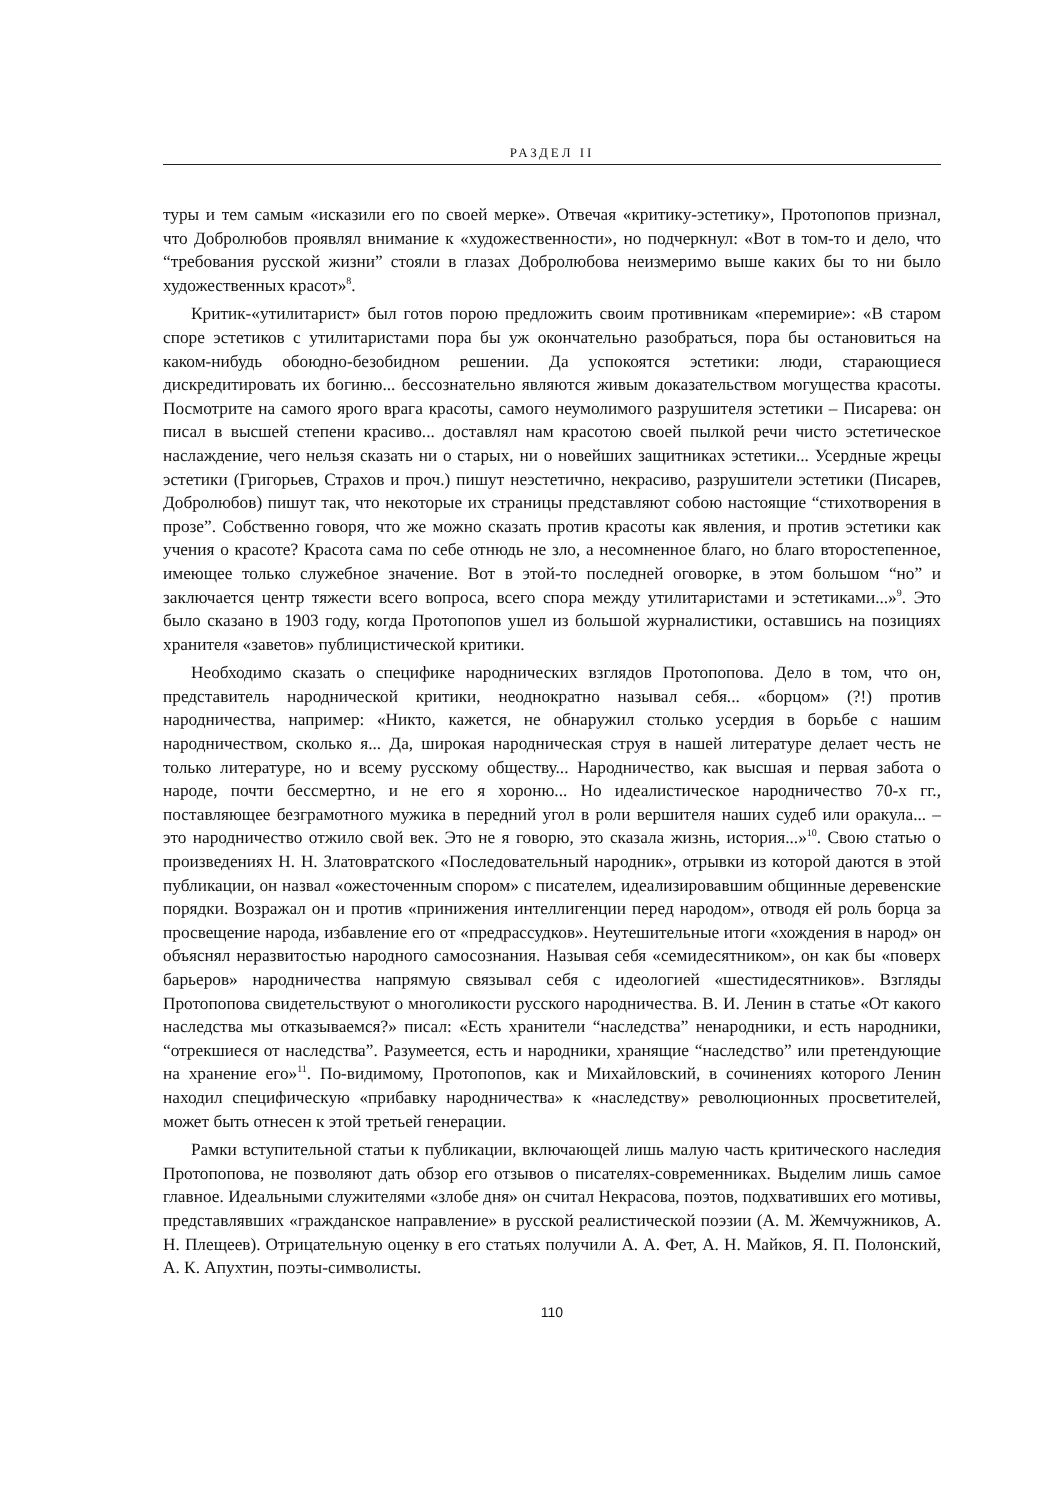РАЗДЕЛ II
туры и тем самым «исказили его по своей мерке». Отвечая «критику-эстетику», Протопопов признал, что Добролюбов проявлял внимание к «художественности», но подчеркнул: «Вот в том-то и дело, что “требования русской жизни” стояли в глазах Добролюбова неизмеримо выше каких бы то ни было художественных красот»<sup>8</sup>.
Критик-«утилитарист» был готов порою предложить своим противникам «перемирие»: «В старом споре эстетиков с утилитаристами пора бы уж окончательно разобраться, пора бы остановиться на каком-нибудь обоюдно-безобидном решении. Да успокоятся эстетики: люди, старающиеся дискредитировать их богиню... бессознательно являются живым доказательством могущества красоты. Посмотрите на самого ярого врага красоты, самого неумолимого разрушителя эстетики – Писарева: он писал в высшей степени красиво... доставлял нам красотою своей пылкой речи чисто эстетическое наслаждение, чего нельзя сказать ни о старых, ни о новейших защитниках эстетики... Усердные жрецы эстетики (Григорьев, Страхов и проч.) пишут неэстетично, некрасиво, разрушители эстетики (Писарев, Добролюбов) пишут так, что некоторые их страницы представляют собою настоящие “стихотворения в прозе”. Собственно говоря, что же можно сказать против красоты как явления, и против эстетики как учения о красоте? Красота сама по себе отнюдь не зло, а несомненное благо, но благо второстепенное, имеющее только служебное значение. Вот в этой-то последней оговорке, в этом большом “но” и заключается центр тяжести всего вопроса, всего спора между утилитаристами и эстетиками...»<sup>9</sup>. Это было сказано в 1903 году, когда Протопопов ушел из большой журналистики, оставшись на позициях хранителя «заветов» публицистической критики.
Необходимо сказать о специфике народнических взглядов Протопопова. Дело в том, что он, представитель народнической критики, неоднократно называл себя... «борцом» (?!) против народничества, например: «Никто, кажется, не обнаружил столько усердия в борьбе с нашим народничеством, сколько я... Да, широкая народническая струя в нашей литературе делает честь не только литературе, но и всему русскому обществу... Народничество, как высшая и первая забота о народе, почти бессмертно, и не его я хороню... Но идеалистическое народничество 70-х гг., поставляющее безграмотного мужика в передний угол в роли вершителя наших судеб или оракула... – это народничество отжило свой век. Это не я говорю, это сказала жизнь, история...»<sup>10</sup>. Свою статью о произведениях Н. Н. Златовратского «Последовательный народник», отрывки из которой даются в этой публикации, он назвал «ожесточенным спором» с писателем, идеализировавшим общинные деревенские порядки. Возражал он и против «принижения интеллигенции перед народом», отводя ей роль борца за просвещение народа, избавление его от «предрассудков». Неутешительные итоги «хождения в народ» он объяснял неразвитостью народного самосознания. Называя себя «семидесятником», он как бы «поверх барьеров» народничества напрямую связывал себя с идеологией «шестидесятников». Взгляды Протопопова свидетельствуют о многоликости русского народничества. В. И. Ленин в статье «От какого наследства мы отказываемся?» писал: «Есть хранители “наследства” ненародники, и есть народники, “отрекшиеся от наследства”. Разумеется, есть и народники, хранящие “наследство” или претендующие на хранение его»<sup>11</sup>. По-видимому, Протопопов, как и Михайловский, в сочинениях которого Ленин находил специфическую «прибавку народничества» к «наследству» революционных просветителей, может быть отнесен к этой третьей генерации.
Рамки вступительной статьи к публикации, включающей лишь малую часть критического наследия Протопопова, не позволяют дать обзор его отзывов о писателях-современниках. Выделим лишь самое главное. Идеальными служителями «злобе дня» он считал Некрасова, поэтов, подхвативших его мотивы, представлявших «гражданское направление» в русской реалистической поэзии (А. М. Жемчужников, А. Н. Плещеев). Отрицательную оценку в его статьях получили А. А. Фет, А. Н. Майков, Я. П. Полонский, А. К. Апухтин, поэты-символисты.
110